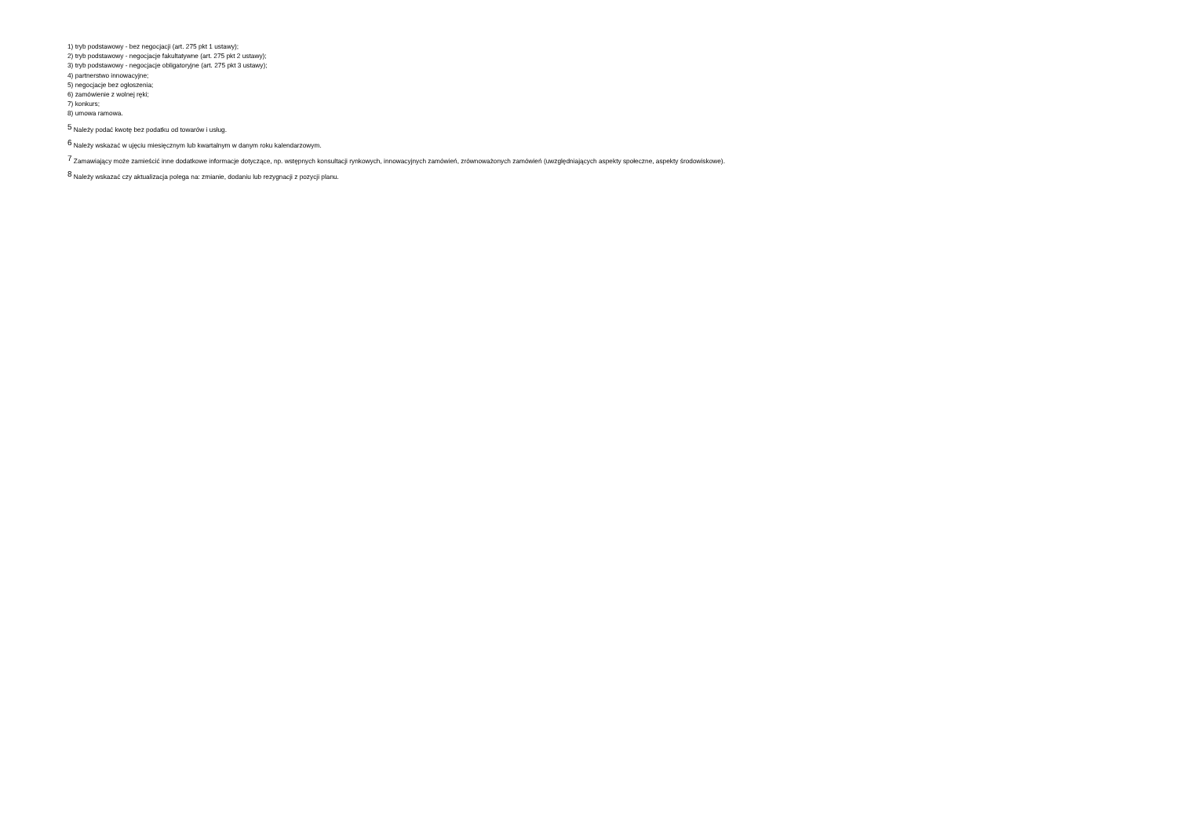1) tryb podstawowy - bez negocjacji (art. 275 pkt 1 ustawy);
2) tryb podstawowy - negocjacje fakultatywne (art. 275 pkt 2 ustawy);
3) tryb podstawowy - negocjacje obligatoryjne (art. 275 pkt 3 ustawy);
4) partnerstwo innowacyjne;
5) negocjacje bez ogłoszenia;
6) zamówienie z wolnej ręki;
7) konkurs;
8) umowa ramowa.
<sup>5</sup> Należy podać kwotę bez podatku od towarów i usług.
<sup>6</sup> Należy wskazać w ujęciu miesięcznym lub kwartalnym w danym roku kalendarzowym.
<sup>7</sup> Zamawiający może zamieścić inne dodatkowe informacje dotyczące, np. wstępnych konsultacji rynkowych, innowacyjnych zamówień, zrównoważonych zamówień (uwzględniających aspekty społeczne, aspekty środowiskowe).
<sup>8</sup> Należy wskazać czy aktualizacja polega na: zmianie, dodaniu lub rezygnacji z pozycji planu.